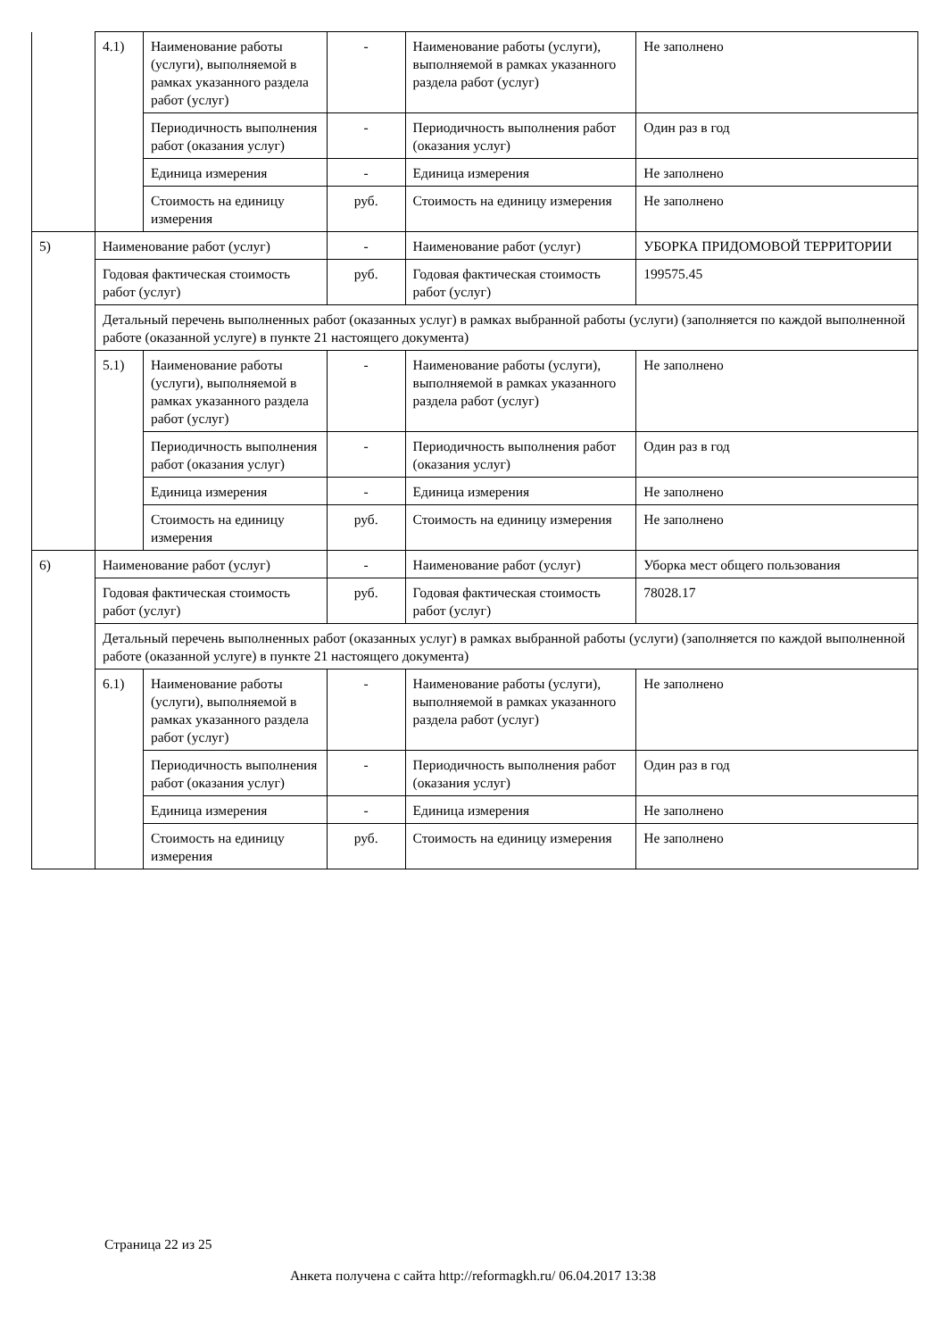| | 4.1) | Наименование работы (услуги), выполняемой в рамках указанного раздела работ (услуг) | - | Наименование работы (услуги), выполняемой в рамках указанного раздела работ (услуг) | Не заполнено |
| | | Периодичность выполнения работ (оказания услуг) | - | Периодичность выполнения работ (оказания услуг) | Один раз в год |
| | | Единица измерения | - | Единица измерения | Не заполнено |
| | | Стоимость на единицу измерения | руб. | Стоимость на единицу измерения | Не заполнено |
| 5) | Наименование работ (услуг) | | - | Наименование работ (услуг) | УБОРКА ПРИДОМОВОЙ ТЕРРИТОРИИ |
| | Годовая фактическая стоимость работ (услуг) | | руб. | Годовая фактическая стоимость работ (услуг) | 199575.45 |
| | Детальный перечень выполненных работ (оказанных услуг) в рамках выбранной работы (услуги) (заполняется по каждой выполненной работе (оказанной услуге) в пункте 21 настоящего документа) | | | | |
| | 5.1) | Наименование работы (услуги), выполняемой в рамках указанного раздела работ (услуг) | - | Наименование работы (услуги), выполняемой в рамках указанного раздела работ (услуг) | Не заполнено |
| | | Периодичность выполнения работ (оказания услуг) | - | Периодичность выполнения работ (оказания услуг) | Один раз в год |
| | | Единица измерения | - | Единица измерения | Не заполнено |
| | | Стоимость на единицу измерения | руб. | Стоимость на единицу измерения | Не заполнено |
| 6) | Наименование работ (услуг) | | - | Наименование работ (услуг) | Уборка мест общего пользования |
| | Годовая фактическая стоимость работ (услуг) | | руб. | Годовая фактическая стоимость работ (услуг) | 78028.17 |
| | Детальный перечень выполненных работ (оказанных услуг) в рамках выбранной работы (услуги) (заполняется по каждой выполненной работе (оказанной услуге) в пункте 21 настоящего документа) | | | | |
| | 6.1) | Наименование работы (услуги), выполняемой в рамках указанного раздела работ (услуг) | - | Наименование работы (услуги), выполняемой в рамках указанного раздела работ (услуг) | Не заполнено |
| | | Периодичность выполнения работ (оказания услуг) | - | Периодичность выполнения работ (оказания услуг) | Один раз в год |
| | | Единица измерения | - | Единица измерения | Не заполнено |
| | | Стоимость на единицу измерения | руб. | Стоимость на единицу измерения | Не заполнено |
Страница 22 из 25
Анкета получена с сайта http://reformagkh.ru/ 06.04.2017 13:38